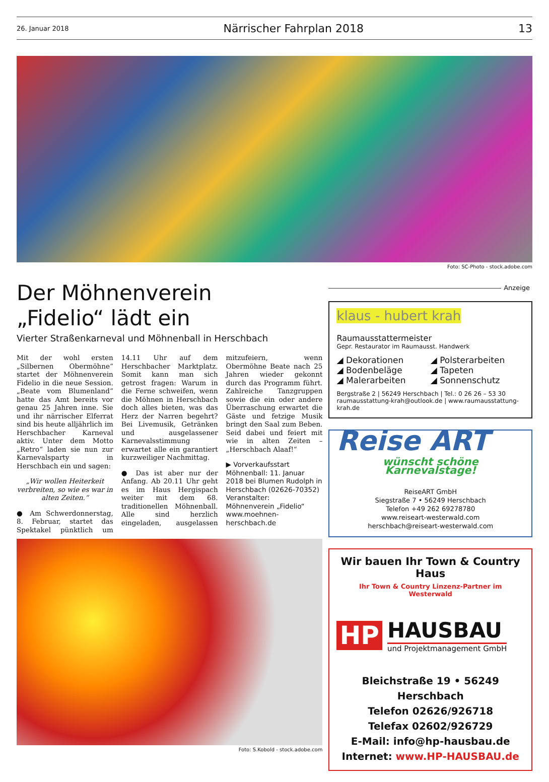26. Januar 2018 Närrischer Fahrplan 2018 13
Foto: SC-Photo - stock.adobe.com
Der Möhnenverein
„Fidelio“ lädt ein
Vierter Straßenkarneval und Möhnenball in Herschbach
Mit der wohl ersten „Silbernen Obermöhne“ startet der Möhnenverein Fidelio in die neue Session. „Beate vom Blumenland“ hatte das Amt bereits vor genau 25 Jahren inne. Sie und ihr närrischer Elferrat sind bis heute alljährlich im Herschbacher Karneval aktiv. Unter dem Motto „Retro“ laden sie nun zur Karnevalsparty in Herschbach ein und sagen:
„Wir wollen Heiterkeit verbreiten, so wie es war in alten Zeiten.“
● Am Schwerdonnerstag, 8. Februar, startet das Spektakel pünktlich um 14.11 Uhr auf dem Herschbacher Marktplatz. Somit kann man sich getrost fragen: Warum in die Ferne schweifen, wenn die Möhnen in Herschbach doch alles bieten, was das Herz der Narren begehrt? Bei Livemusik, Getränken und ausgelassener Karnevalsstimmung erwartet alle ein garantiert kurzweiliger Nachmittag.
● Das ist aber nur der Anfang. Ab 20.11 Uhr geht es im Haus Hergispach weiter mit dem 68. traditionellen Möhnenball. Alle sind herzlich eingeladen, ausgelassen mitzufeiern, wenn Obermöhne Beate nach 25 Jahren wieder gekonnt durch das Programm führt. Zahlreiche Tanzgruppen sowie die ein oder andere Überraschung erwartet die Gäste und fetzige Musik bringt den Saal zum Beben. Seid dabei und feiert mit wie in alten Zeiten – „Herschbach Alaaf!“
▶ Vorverkaufsstart Möhnenball: 11. Januar 2018 bei Blumen Rudolph in Herschbach (02626-70352)
Veranstalter:
Möhnenverein „Fidelio“
www.moehnen-herschbach.de
Foto: S.Kobold - stock.adobe.com
Anzeige
klaus - hubert krah
Raumausstattermeister
Gepr. Restaurator im Raumausst. Handwerk
◢ Dekorationen ◢ Polsterarbeiten ◢ Bodenbeläge ◢ Tapeten ◢ Malerarbeiten ◢ Sonnenschutz
Bergstraße 2 | 56249 Herschbach | Tel.: 0 26 26 – 53 30
raumausstattung-krah@outlook.de | www.raumausstattung-krah.de
Reise ART
wünscht schöne Karnevalstage!
ReiseART GmbH
Siegstraße 7 • 56249 Herschbach
Telefon +49 262 69278780
www.reiseart-westerwald.com
herschbach@reiseart-westerwald.com
Wir bauen Ihr Town & Country Haus
Ihr Town & Country Linzenz-Partner im Westerwald
HP
HAUSBAU
und Projektmanagement GmbH
Bleichstraße 19 • 56249 Herschbach
Telefon 02626/926718
Telefax 02602/926729
E-Mail: info@hp-hausbau.de
Internet: www.HP-HAUSBAU.de